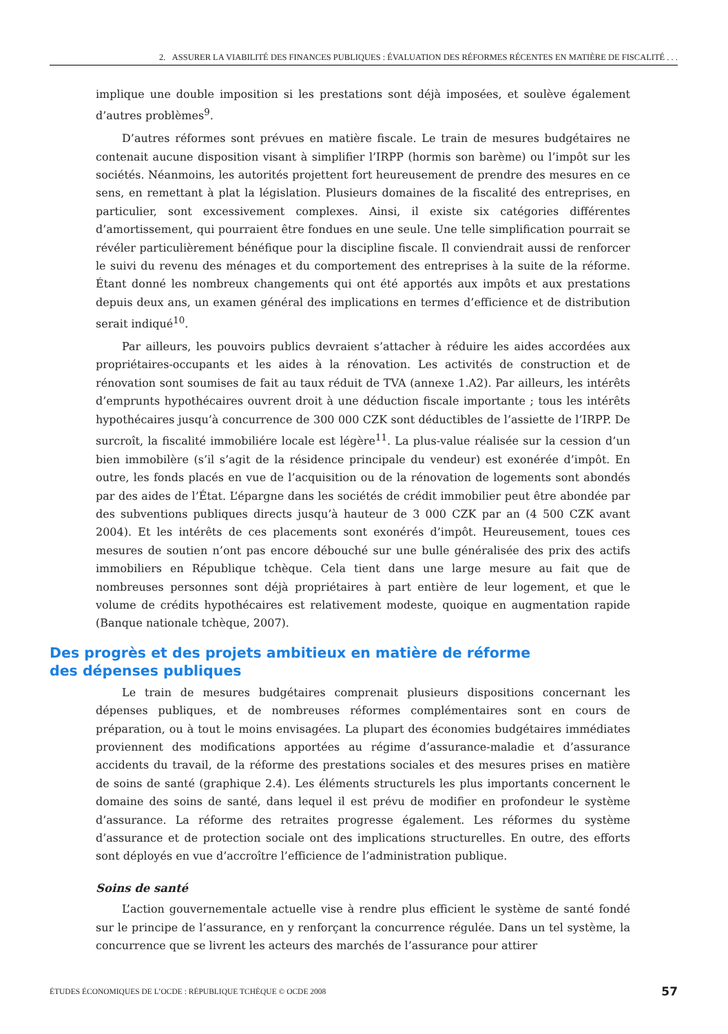2. ASSURER LA VIABILITÉ DES FINANCES PUBLIQUES : ÉVALUATION DES RÉFORMES RÉCENTES EN MATIÈRE DE FISCALITÉ . . .
implique une double imposition si les prestations sont déjà imposées, et soulève également d’autres problèmes<sup>9</sup>.
D’autres réformes sont prévues en matière fiscale. Le train de mesures budgétaires ne contenait aucune disposition visant à simplifier l’IRPP (hormis son barème) ou l’impôt sur les sociétés. Néanmoins, les autorités projettent fort heureusement de prendre des mesures en ce sens, en remettant à plat la législation. Plusieurs domaines de la fiscalité des entreprises, en particulier, sont excessivement complexes. Ainsi, il existe six catégories différentes d’amortissement, qui pourraient être fondues en une seule. Une telle simplification pourrait se révéler particulièrement bénéfique pour la discipline fiscale. Il conviendrait aussi de renforcer le suivi du revenu des ménages et du comportement des entreprises à la suite de la réforme. Étant donné les nombreux changements qui ont été apportés aux impôts et aux prestations depuis deux ans, un examen général des implications en termes d’efficience et de distribution serait indiqué<sup>10</sup>.
Par ailleurs, les pouvoirs publics devraient s’attacher à réduire les aides accordées aux propriétaires-occupants et les aides à la rénovation. Les activités de construction et de rénovation sont soumises de fait au taux réduit de TVA (annexe 1.A2). Par ailleurs, les intérêts d’emprunts hypothécaires ouvrent droit à une déduction fiscale importante ; tous les intérêts hypothécaires jusqu’à concurrence de 300 000 CZK sont déductibles de l’assiette de l’IRPP. De surcroît, la fiscalité immobiliére locale est légère<sup>11</sup>. La plus-value réalisée sur la cession d’un bien immobilère (s’il s’agit de la résidence principale du vendeur) est exonérée d’impôt. En outre, les fonds placés en vue de l’acquisition ou de la rénovation de logements sont abondés par des aides de l’État. L’épargne dans les sociétés de crédit immobilier peut être abondée par des subventions publiques directs jusqu’à hauteur de 3 000 CZK par an (4 500 CZK avant 2004). Et les intérêts de ces placements sont exonérés d’impôt. Heureusement, toues ces mesures de soutien n’ont pas encore débouché sur une bulle généralisée des prix des actifs immobiliers en République tchèque. Cela tient dans une large mesure au fait que de nombreuses personnes sont déjà propriétaires à part entière de leur logement, et que le volume de crédits hypothécaires est relativement modeste, quoique en augmentation rapide (Banque nationale tchèque, 2007).
Des progrès et des projets ambitieux en matière de réforme
des dépenses publiques
Le train de mesures budgétaires comprenait plusieurs dispositions concernant les dépenses publiques, et de nombreuses réformes complémentaires sont en cours de préparation, ou à tout le moins envisagées. La plupart des économies budgétaires immédiates proviennent des modifications apportées au régime d’assurance-maladie et d’assurance accidents du travail, de la réforme des prestations sociales et des mesures prises en matière de soins de santé (graphique 2.4). Les éléments structurels les plus importants concernent le domaine des soins de santé, dans lequel il est prévu de modifier en profondeur le système d’assurance. La réforme des retraites progresse également. Les réformes du système d’assurance et de protection sociale ont des implications structurelles. En outre, des efforts sont déployés en vue d’accroître l’efficience de l’administration publique.
Soins de santé
L’action gouvernementale actuelle vise à rendre plus efficient le système de santé fondé sur le principe de l’assurance, en y renforçant la concurrence régulée. Dans un tel système, la concurrence que se livrent les acteurs des marchés de l’assurance pour attirer
ÉTUDES ÉCONOMIQUES DE L’OCDE : RÉPUBLIQUE TCHÈQUE © OCDE 2008 57